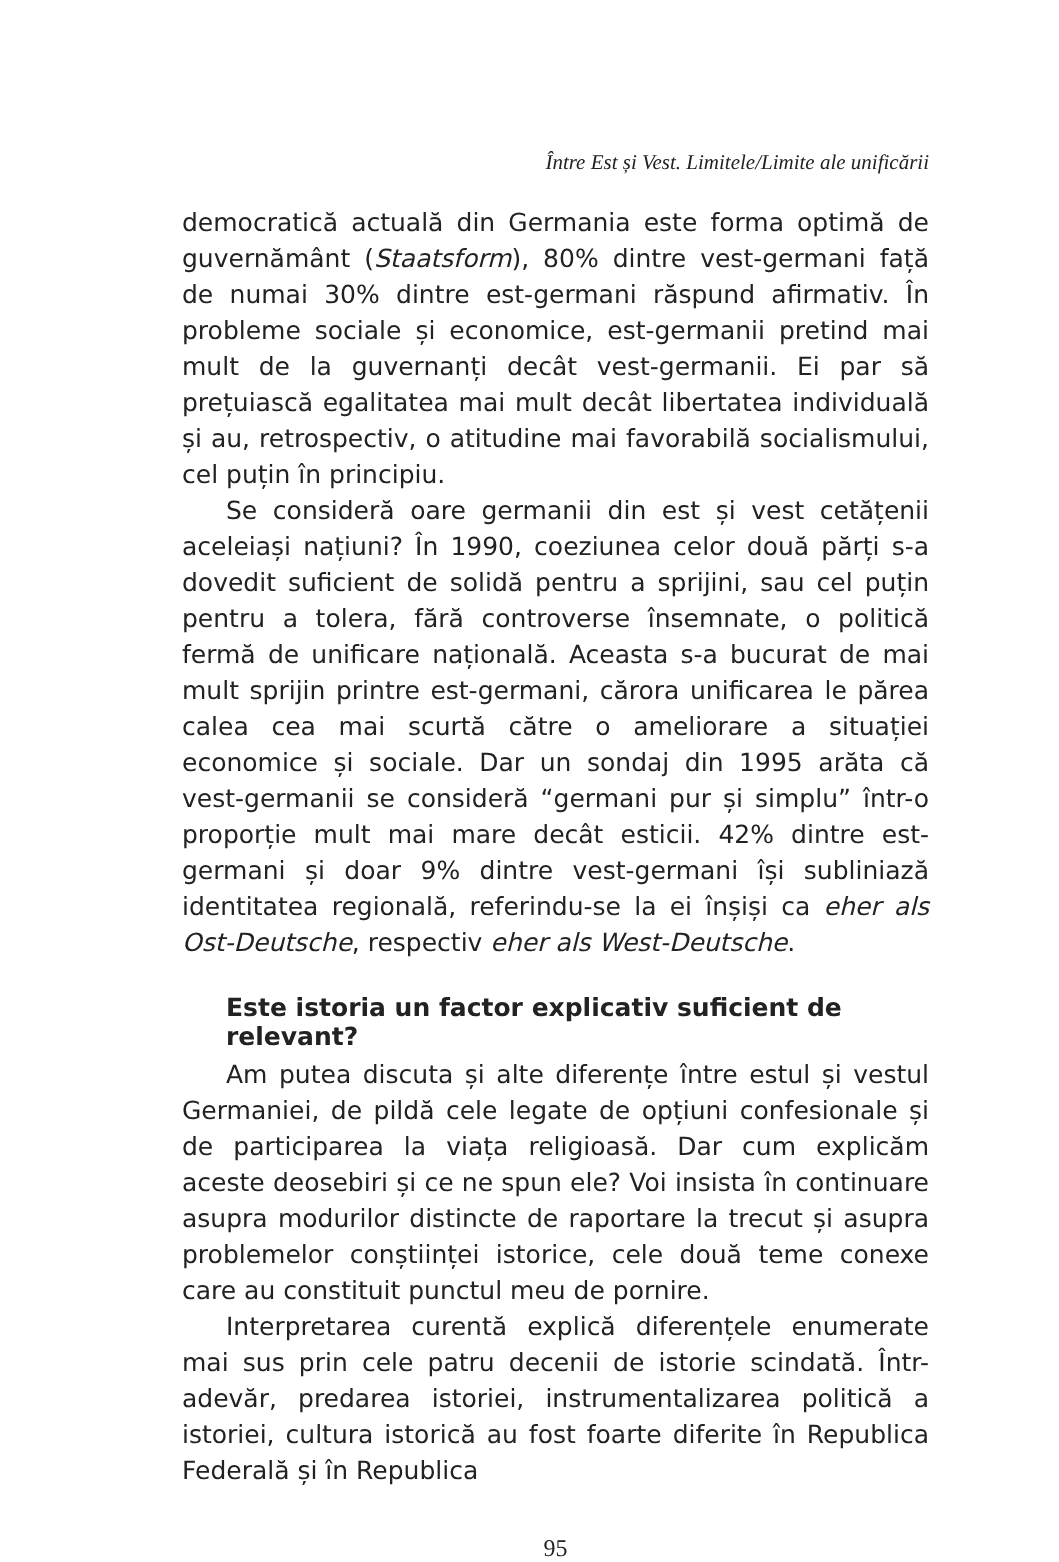Între Est și Vest. Limitele/Limite ale unificării
democratică actuală din Germania este forma optimă de guvernământ (Staatsform), 80% dintre vest-germani față de numai 30% dintre est-germani răspund afirmativ. În probleme sociale și economice, est-germanii pretind mai mult de la guvernanți decât vest-germanii. Ei par să prețuiască egalitatea mai mult decât libertatea individuală și au, retrospectiv, o atitudine mai favorabilă socialismului, cel puțin în principiu.
Se consideră oare germanii din est și vest cetățenii aceleiași națiuni? În 1990, coeziunea celor două părți s-a dovedit suficient de solidă pentru a sprijini, sau cel puțin pentru a tolera, fără controverse însemnate, o politică fermă de unificare națională. Aceasta s-a bucurat de mai mult sprijin printre est-germani, cărora unificarea le părea calea cea mai scurtă către o ameliorare a situației economice și sociale. Dar un sondaj din 1995 arăta că vest-germanii se consideră “germani pur și simplu” într-o proporție mult mai mare decât esticii. 42% dintre est-germani și doar 9% dintre vest-germani își subliniază identitatea regională, referindu-se la ei înșiși ca eher als Ost-Deutsche, respectiv eher als West-Deutsche.
Este istoria un factor explicativ suficient de relevant?
Am putea discuta și alte diferențe între estul și vestul Germaniei, de pildă cele legate de opțiuni confesionale și de participarea la viața religioasă. Dar cum explicăm aceste deosebiri și ce ne spun ele? Voi insista în continuare asupra modurilor distincte de raportare la trecut și asupra problemelor conștiinței istorice, cele două teme conexe care au constituit punctul meu de pornire.
Interpretarea curentă explică diferențele enumerate mai sus prin cele patru decenii de istorie scindată. Într-adevăr, predarea istoriei, instrumentalizarea politică a istoriei, cultura istorică au fost foarte diferite în Republica Federală și în Republica
95